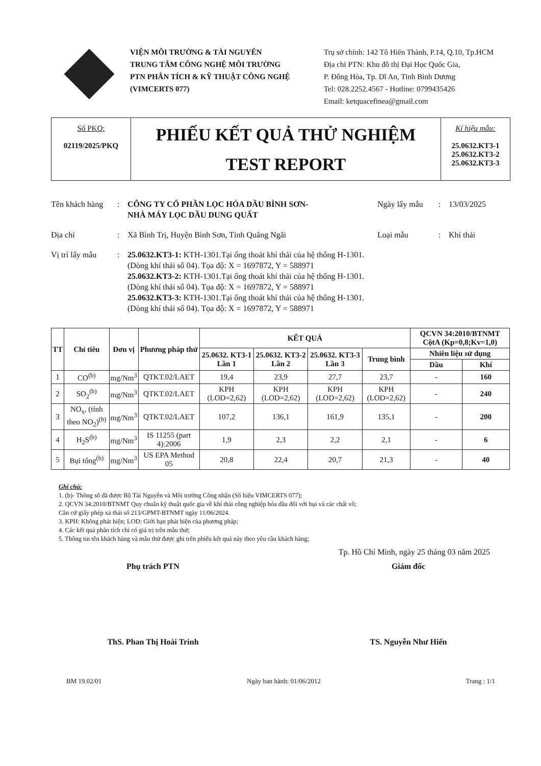VIỆN MÔI TRƯỜNG & TÀI NGUYÊN
TRUNG TÂM CÔNG NGHỆ MÔI TRƯỜNG
PTN PHÂN TÍCH & KỸ THUẬT CÔNG NGHỆ
(VIMCERTS 077)
Trụ sở chính: 142 Tô Hiến Thành, P.14, Q.10, Tp.HCM
Địa chỉ PTN: Khu đô thị Đại Học Quốc Gia,
P. Đông Hòa, Tp. Dĩ An, Tỉnh Bình Dương
Tel: 028.2252.4567 - Hotline: 0799435426
Email: ketquacefinea@gmail.com
Số PKQ:
02119/2025/PKQ
PHIẾU KẾT QUẢ THỬ NGHIỆM
TEST REPORT
Kí hiệu mẫu:
25.0632.KT3-1
25.0632.KT3-2
25.0632.KT3-3
Tên khách hàng: CÔNG TY CỔ PHẦN LỌC HÓA DẦU BÌNH SƠN-
NHÀ MÁY LỌC DẦU DUNG QUẤT Ngày lấy mẫu: 13/03/2025
Địa chỉ: Xã Bình Trị, Huyện Bình Sơn, Tỉnh Quãng Ngãi Loại mẫu: Khí thải
Vị trí lấy mẫu: 25.0632.KT3-1: KTH-1301.Tại ống thoát khí thải của hệ thống H-1301.
(Dòng khí thải số 04). Tọa độ: X = 1697872, Y = 588971
25.0632.KT3-2: KTH-1301.Tại ống thoát khí thải của hệ thống H-1301.
(Dòng khí thải số 04). Tọa độ: X = 1697872, Y = 588971
25.0632.KT3-3: KTH-1301.Tại ống thoát khí thải của hệ thống H-1301.
(Dòng khí thải số 04). Tọa độ: X = 1697872, Y = 588971
| TT | Chỉ tiêu | Đơn vị | Phương pháp thử | KẾT QUẢ | | | | QCVN 34:2010/BTNMT CộtA (Kp=0,8;Kv=1,0) | |
| --- | --- | --- | --- | --- | --- | --- | --- | --- | --- |
| | | | | 25.0632. KT3-1 Lần 1 | 25.0632. KT3-2 Lần 2 | 25.0632. KT3-3 Lần 3 | Trung bình | Nhiên liệu sử dụng | |
| | | | | | | | | Dầu | Khí |
| 1 | CO<sup>(b)</sup> | mg/Nm<sup>3</sup> | QTKT.02/LAET | 19,4 | 23,9 | 27,7 | 23,7 | - | 160 |
| 2 | SO<sub>2</sub><sup>(b)</sup> | mg/Nm<sup>3</sup> | QTKT.02/LAET | KPH (LOD=2,62) | KPH (LOD=2,62) | KPH (LOD=2,62) | KPH (LOD=2,62) | - | 240 |
| 3 | NO<sub>x</sub>, (tính theo NO<sub>2</sub>)<sup>(b)</sup> | mg/Nm<sup>3</sup> | QTKT.02/LAET | 107,2 | 136,1 | 161,9 | 135,1 | - | 200 |
| 4 | H<sub>2</sub>S<sup>(b)</sup> | mg/Nm<sup>3</sup> | IS 11255 (part 4):2006 | 1,9 | 2,3 | 2,2 | 2,1 | - | 6 |
| 5 | Bụi tổng<sup>(b)</sup> | mg/Nm<sup>3</sup> | US EPA Method 05 | 20,8 | 22,4 | 20,7 | 21,3 | - | 40 |
Ghi chú:
1. (b)- Thông số đã được Bộ Tài Nguyên và Môi trường Công nhận (Số hiệu VIMCERTS 077);
2. QCVN 34:2010/BTNMT Quy chuẩn kỹ thuật quốc gia về khí thải công nghiệp hóa dầu đối với bụi và các chất vô;
Căn cứ giấy phép xả thải số 213/GPMT-BTNMT ngày 11/06/2024.
3. KPH: Không phát hiện; LOD: Giới hạn phát hiện của phương pháp;
4. Các kết quả phân tích chỉ có giá trị trên mẫu thử;
5. Thông tin tên khách hàng và mẫu thử được ghi trên phiếu kết quả này theo yêu cầu khách hàng;
Tp. Hồ Chí Minh, ngày 25 tháng 03 năm 2025
Phụ trách PTN
ThS. Phan Thị Hoài Trinh
Giám đốc
TS. Nguyễn Như Hiển
BM 19.02/01 Ngày ban hành: 01/06/2012 Trang : 1/1